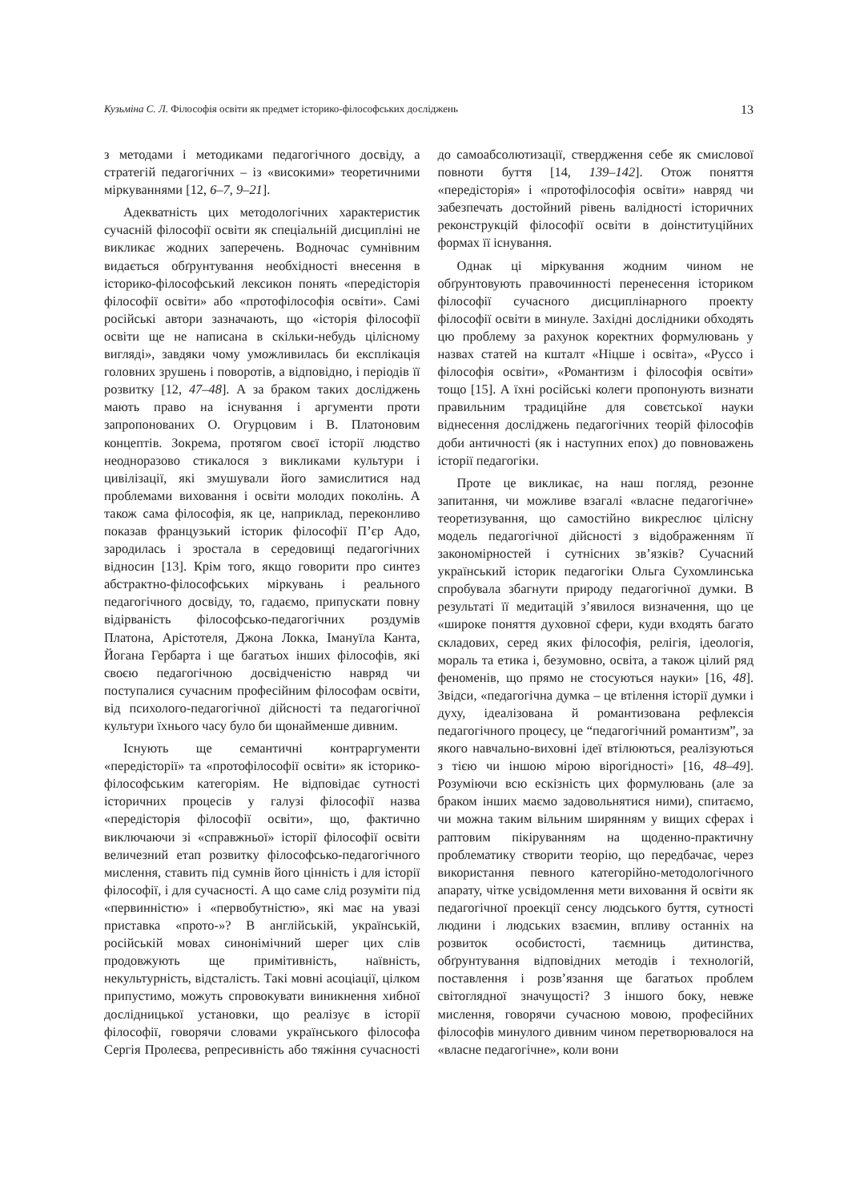Кузьміна С. Л. Філософія освіти як предмет історико-філософських досліджень 13
з методами і методиками педагогічного досвіду, а стратегій педагогічних – із «високими» теоретичними міркуваннями [12, 6–7, 9–21].
Адекватність цих методологічних характеристик сучасній філософії освіти як спеціальній дисципліні не викликає жодних заперечень. Водночас сумнівним видається обґрунтування необхідності внесення в історико-філософський лексикон понять «передісторія філософії освіти» або «протофілософія освіти». Самі російські автори зазначають, що «історія філософії освіти ще не написана в скільки-небудь цілісному вигляді», завдяки чому уможливилась би експлікація головних зрушень і поворотів, а відповідно, і періодів її розвитку [12, 47–48]. А за браком таких досліджень мають право на існування і аргументи проти запропонованих О. Огурцовим і В. Платоновим концептів. Зокрема, протягом своєї історії людство неодноразово стикалося з викликами культури і цивілізації, які змушували його замислитися над проблемами виховання і освіти молодих поколінь. А також сама філософія, як це, наприклад, переконливо показав французький історик філософії П’єр Адо, зародилась і зростала в середовищі педагогічних відносин [13]. Крім того, якщо говорити про синтез абстрактно-філософських міркувань і реального педагогічного досвіду, то, гадаємо, припускати повну відірваність філософсько-педагогічних роздумів Платона, Арістотеля, Джона Локка, Імануїла Канта, Йогана Гербарта і ще багатьох інших філософів, які своєю педагогічною досвідченістю навряд чи поступалися сучасним професійним філософам освіти, від психолого-педагогічної дійсності та педагогічної культури їхнього часу було би щонайменше дивним.
Існують ще семантичні контраргументи «передісторії» та «протофілософії освіти» як історико-філософським категоріям. Не відповідає сутності історичних процесів у галузі філософії назва «передісторія філософії освіти», що, фактично виключаючи зі «справжньої» історії філософії освіти величезний етап розвитку філософсько-педагогічного мислення, ставить під сумнів його цінність і для історії філософії, і для сучасності. А що саме слід розуміти під «первинністю» і «первобутністю», які має на увазі приставка «прото-»? В англійській, українській, російській мовах синонімічний шерег цих слів продовжують ще примітивність, наївність, некультурність, відсталість. Такі мовні асоціації, цілком припустимо, можуть спровокувати виникнення хибної дослідницької установки, що реалізує в історії філософії, говорячи словами українського філософа Сергія Пролеєва, репресивність або тяжіння сучасності до самоабсолютизації, ствердження себе як смислової повноти буття [14, 139–142]. Отож поняття «передісторія» і «протофілософія освіти» навряд чи забезпечать достойний рівень валідності історичних реконструкцій філософії освіти в доінституційних формах її існування.
Однак ці міркування жодним чином не обґрунтовують правочинності перенесення істориком філософії сучасного дисциплінарного проекту філософії освіти в минуле. Західні дослідники обходять цю проблему за рахунок коректних формулювань у назвах статей на кшталт «Ніцше і освіта», «Руссо і філософія освіти», «Романтизм і філософія освіти» тощо [15]. А їхні російські колеги пропонують визнати правильним традиційне для совєтської науки віднесення досліджень педагогічних теорій філософів доби античності (як і наступних епох) до повноважень історії педагогіки.
Проте це викликає, на наш погляд, резонне запитання, чи можливе взагалі «власне педагогічне» теоретизування, що самостійно викреслює цілісну модель педагогічної дійсності з відображенням її закономірностей і сутнісних зв’язків? Сучасний український історик педагогіки Ольга Сухомлинська спробувала збагнути природу педагогічної думки. В результаті її медитацій з’явилося визначення, що це «широке поняття духовної сфери, куди входять багато складових, серед яких філософія, релігія, ідеологія, мораль та етика і, безумовно, освіта, а також цілий ряд феноменів, що прямо не стосуються науки» [16, 48]. Звідси, «педагогічна думка – це втілення історії думки і духу, ідеалізована й романтизована рефлексія педагогічного процесу, це “педагогічний романтизм”, за якого навчально-виховні ідеї втілюються, реалізуються з тією чи іншою мірою вірогідності» [16, 48–49]. Розуміючи всю ескізність цих формулювань (але за браком інших маємо задовольнятися ними), спитаємо, чи можна таким вільним ширянням у вищих сферах і раптовим пікіруванням на щоденно-практичну проблематику створити теорію, що передбачає, через використання певного категорійно-методологічного апарату, чітке усвідомлення мети виховання й освіти як педагогічної проекції сенсу людського буття, сутності людини і людських взаємин, впливу останніх на розвиток особистості, таємниць дитинства, обґрунтування відповідних методів і технологій, поставлення і розв’язання ще багатьох проблем світоглядної значущості? З іншого боку, невже мислення, говорячи сучасною мовою, професійних філософів минулого дивним чином перетворювалося на «власне педагогічне», коли вони